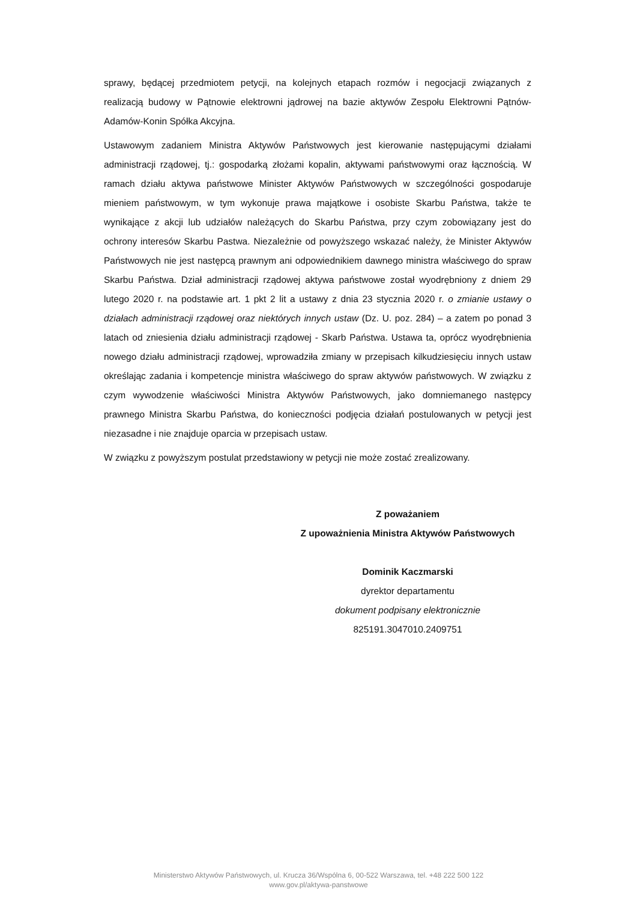sprawy, będącej przedmiotem petycji, na kolejnych etapach rozmów i negocjacji związanych z realizacją budowy w Pątnowie elektrowni jądrowej na bazie aktywów Zespołu Elektrowni Pątnów-Adamów-Konin Spółka Akcyjna.
Ustawowym zadaniem Ministra Aktywów Państwowych jest kierowanie następującymi działami administracji rządowej, tj.: gospodarką złożami kopalin, aktywami państwowymi oraz łącznością. W ramach działu aktywa państwowe Minister Aktywów Państwowych w szczególności gospodaruje mieniem państwowym, w tym wykonuje prawa majątkowe i osobiste Skarbu Państwa, także te wynikające z akcji lub udziałów należących do Skarbu Państwa, przy czym zobowiązany jest do ochrony interesów Skarbu Pastwa. Niezależnie od powyższego wskazać należy, że Minister Aktywów Państwowych nie jest następcą prawnym ani odpowiednikiem dawnego ministra właściwego do spraw Skarbu Państwa. Dział administracji rządowej aktywa państwowe został wyodrębniony z dniem 29 lutego 2020 r. na podstawie art. 1 pkt 2 lit a ustawy z dnia 23 stycznia 2020 r. o zmianie ustawy o działach administracji rządowej oraz niektórych innych ustaw (Dz. U. poz. 284) – a zatem po ponad 3 latach od zniesienia działu administracji rządowej - Skarb Państwa. Ustawa ta, oprócz wyodrębnienia nowego działu administracji rządowej, wprowadziła zmiany w przepisach kilkudziesięciu innych ustaw określając zadania i kompetencje ministra właściwego do spraw aktywów państwowych. W związku z czym wywodzenie właściwości Ministra Aktywów Państwowych, jako domniemanego następcy prawnego Ministra Skarbu Państwa, do konieczności podjęcia działań postulowanych w petycji jest niezasadne i nie znajduje oparcia w przepisach ustaw.
W związku z powyższym postulat przedstawiony w petycji nie może zostać zrealizowany.
Z poważaniem
Z upoważnienia Ministra Aktywów Państwowych
Dominik Kaczmarski
dyrektor departamentu
dokument podpisany elektronicznie
825191.3047010.2409751
Ministerstwo Aktywów Państwowych, ul. Krucza 36/Wspólna 6, 00-522 Warszawa, tel. +48 222 500 122
www.gov.pl/aktywa-panstwowe